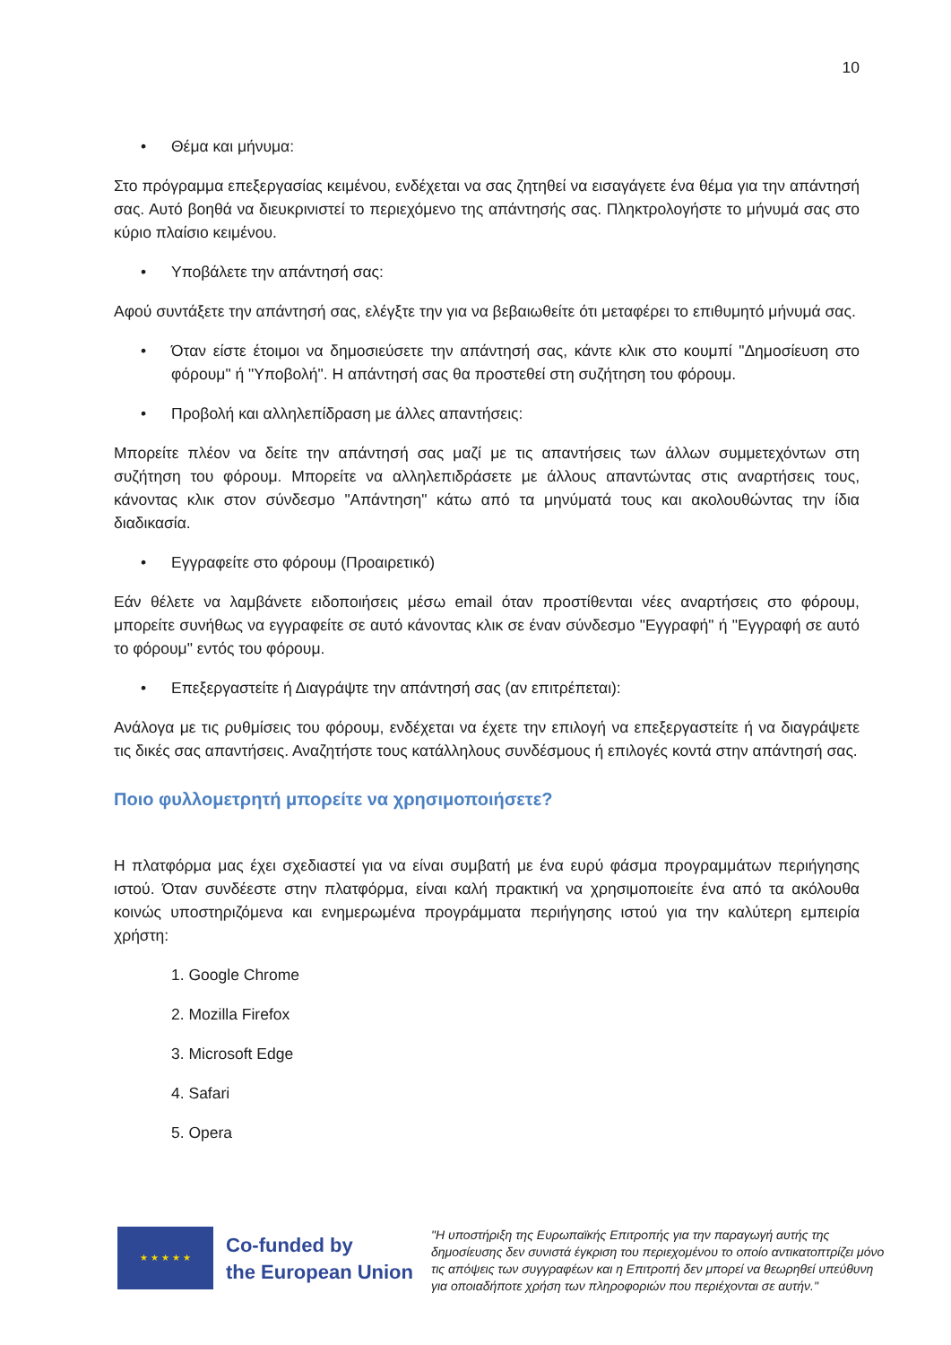10
• Θέμα και μήνυμα:
Στο πρόγραμμα επεξεργασίας κειμένου, ενδέχεται να σας ζητηθεί να εισαγάγετε ένα θέμα για την απάντησή σας. Αυτό βοηθά να διευκρινιστεί το περιεχόμενο της απάντησής σας. Πληκτρολογήστε το μήνυμά σας στο κύριο πλαίσιο κειμένου.
• Υποβάλετε την απάντησή σας:
Αφού συντάξετε την απάντησή σας, ελέγξτε την για να βεβαιωθείτε ότι μεταφέρει το επιθυμητό μήνυμά σας.
• Όταν είστε έτοιμοι να δημοσιεύσετε την απάντησή σας, κάντε κλικ στο κουμπί "Δημοσίευση στο φόρουμ" ή "Υποβολή". Η απάντησή σας θα προστεθεί στη συζήτηση του φόρουμ.
• Προβολή και αλληλεπίδραση με άλλες απαντήσεις:
Μπορείτε πλέον να δείτε την απάντησή σας μαζί με τις απαντήσεις των άλλων συμμετεχόντων στη συζήτηση του φόρουμ. Μπορείτε να αλληλεπιδράσετε με άλλους απαντώντας στις αναρτήσεις τους, κάνοντας κλικ στον σύνδεσμο "Απάντηση" κάτω από τα μηνύματά τους και ακολουθώντας την ίδια διαδικασία.
• Εγγραφείτε στο φόρουμ (Προαιρετικό)
Εάν θέλετε να λαμβάνετε ειδοποιήσεις μέσω email όταν προστίθενται νέες αναρτήσεις στο φόρουμ, μπορείτε συνήθως να εγγραφείτε σε αυτό κάνοντας κλικ σε έναν σύνδεσμο "Εγγραφή" ή "Εγγραφή σε αυτό το φόρουμ" εντός του φόρουμ.
• Επεξεργαστείτε ή Διαγράψτε την απάντησή σας (αν επιτρέπεται):
Ανάλογα με τις ρυθμίσεις του φόρουμ, ενδέχεται να έχετε την επιλογή να επεξεργαστείτε ή να διαγράψετε τις δικές σας απαντήσεις. Αναζητήστε τους κατάλληλους συνδέσμους ή επιλογές κοντά στην απάντησή σας.
Ποιο φυλλομετρητή μπορείτε να χρησιμοποιήσετε?
Η πλατφόρμα μας έχει σχεδιαστεί για να είναι συμβατή με ένα ευρύ φάσμα προγραμμάτων περιήγησης ιστού. Όταν συνδέεστε στην πλατφόρμα, είναι καλή πρακτική να χρησιμοποιείτε ένα από τα ακόλουθα κοινώς υποστηριζόμενα και ενημερωμένα προγράμματα περιήγησης ιστού για την καλύτερη εμπειρία χρήστη:
1. Google Chrome
2. Mozilla Firefox
3. Microsoft Edge
4. Safari
5. Opera
★ ★ ★ ★ ★
Co-funded by
the European Union
"Η υποστήριξη της Ευρωπαϊκής Επιτροπής για την παραγωγή αυτής της δημοσίευσης δεν συνιστά έγκριση του περιεχομένου το οποίο αντικατοπτρίζει μόνο τις απόψεις των συγγραφέων και η Επιτροπή δεν μπορεί να θεωρηθεί υπεύθυνη για οποιαδήποτε χρήση των πληροφοριών που περιέχονται σε αυτήν."